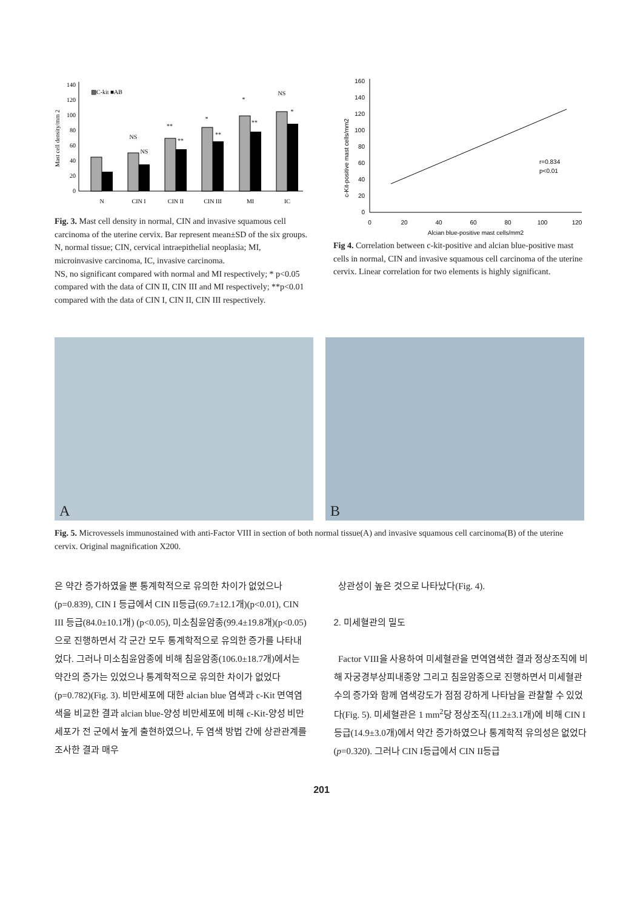Mast cell density/mm 2
0
20
40
60
80
100
120
140
▩C-kit ■AB
N
CIN I
CIN II
CIN III
MI
IC
NS
NS
**
**
*
**
*
**
NS
*
Fig. 3. Mast cell density in normal, CIN and invasive squamous cell carcinoma of the uterine cervix. Bar represent mean±SD of the six groups.
N, normal tissue; CIN, cervical intraepithelial neoplasia; MI, microinvasive carcinoma, IC, invasive carcinoma.
NS, no significant compared with normal and MI respectively; * p<0.05 compared with the data of CIN II, CIN III and MI respectively; **p<0.01 compared with the data of CIN I, CIN II, CIN III respectively.
c-Kit-positive mast cells/mm2
0
20
40
60
80
100
120
140
160
0
20
40
60
80
100
120
Alcian blue-positive mast cells/mm2
r=0.834
p<0.01
Fig 4. Correlation between c-kit-positive and alcian blue-positive mast cells in normal, CIN and invasive squamous cell carcinoma of the uterine cervix. Linear correlation for two elements is highly significant.
A
B
Fig. 5. Microvessels immunostained with anti-Factor VIII in section of both normal tissue(A) and invasive squamous cell carcinoma(B) of the uterine cervix. Original magnification X200.
은 약간 증가하였을 뿐 통계학적으로 유의한 차이가 없었으나(p=0.839), CIN I 등급에서 CIN II등급(69.7±12.1개)(p<0.01), CIN III 등급(84.0±10.1개) (p<0.05), 미소침윤암종(99.4±19.8개)(p<0.05) 으로 진행하면서 각 군간 모두 통계학적으로 유의한 증가를 나타내었다. 그러나 미소침윤암종에 비해 침윤암종(106.0±18.7개)에서는 약간의 증가는 있었으나 통계학적으로 유의한 차이가 없었다(p=0.782)(Fig. 3). 비만세포에 대한 alcian blue 염색과 c-Kit 면역염색을 비교한 결과 alcian blue-양성 비만세포에 비해 c-Kit-양성 비만세포가 전 군에서 높게 출현하였으나, 두 염색 방법 간에 상관관계를 조사한 결과 매우
상관성이 높은 것으로 나타났다(Fig. 4).
2. 미세혈관의 밀도
Factor VIII을 사용하여 미세혈관을 면역염색한 결과 정상조직에 비해 자궁경부상피내종양 그리고 침윤암종으로 진행하면서 미세혈관 수의 증가와 함께 염색강도가 점점 강하게 나타남을 관찰할 수 있었다(Fig. 5). 미세혈관은 1 mm<sup>2</sup>당 정상조직(11.2±3.1개)에 비해 CIN I 등급(14.9±3.0개)에서 약간 증가하였으나 통계학적 유의성은 없었다(p=0.320). 그러나 CIN I등급에서 CIN II등급
201